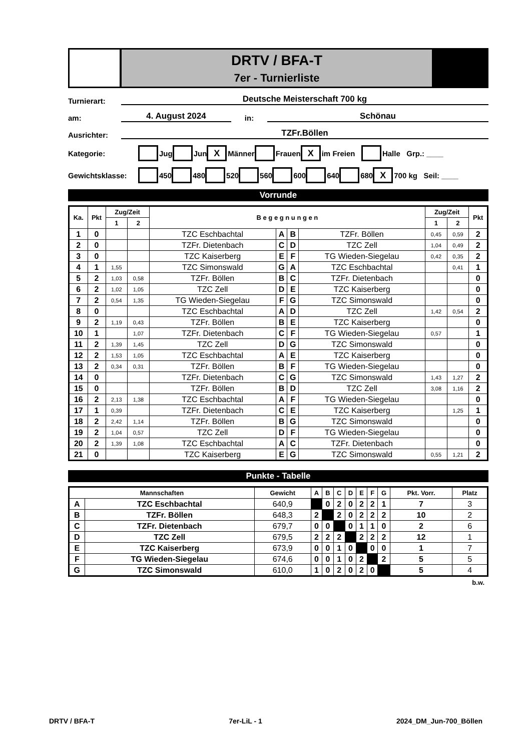DRTV / BFA-T
7er - Turnierliste
Turnierart: Deutsche Meisterschaft 700 kg
am: 4. August 2024 in: Schönau
Ausrichter: TZFr.Böllen
Kategorie: Jug Jun X Männer Frauen X im Freien Halle Grp.: ____
Gewichtsklasse: 450 480 520 560 600 640 680 X 700 kg Seil: ____
Vorrunde
| Ka. | Pkt | Zug/Zeit | | B e g e g n u n g e n | | | | Zug/Zeit | | Pkt |
| --- | --- | --- | --- | --- | --- | --- | --- | --- | --- | --- |
| | | 1 | 2 | | | | | 1 | 2 | |
| 1 | 0 | | | TZC Eschbachtal | A | B | TZFr. Böllen | 0,45 | 0,59 | 2 |
| 2 | 0 | | | TZFr. Dietenbach | C | D | TZC Zell | 1,04 | 0,49 | 2 |
| 3 | 0 | | | TZC Kaiserberg | E | F | TG Wieden-Siegelau | 0,42 | 0,35 | 2 |
| 4 | 1 | 1,55 | | TZC Simonswald | G | A | TZC Eschbachtal | | 0,41 | 1 |
| 5 | 2 | 1,03 | 0,58 | TZFr. Böllen | B | C | TZFr. Dietenbach | | | 0 |
| 6 | 2 | 1,02 | 1,05 | TZC Zell | D | E | TZC Kaiserberg | | | 0 |
| 7 | 2 | 0,54 | 1,35 | TG Wieden-Siegelau | F | G | TZC Simonswald | | | 0 |
| 8 | 0 | | | TZC Eschbachtal | A | D | TZC Zell | 1,42 | 0,54 | 2 |
| 9 | 2 | 1,19 | 0,43 | TZFr. Böllen | B | E | TZC Kaiserberg | | | 0 |
| 10 | 1 | | 1,07 | TZFr. Dietenbach | C | F | TG Wieden-Siegelau | 0,57 | | 1 |
| 11 | 2 | 1,39 | 1,45 | TZC Zell | D | G | TZC Simonswald | | | 0 |
| 12 | 2 | 1,53 | 1,05 | TZC Eschbachtal | A | E | TZC Kaiserberg | | | 0 |
| 13 | 2 | 0,34 | 0,31 | TZFr. Böllen | B | F | TG Wieden-Siegelau | | | 0 |
| 14 | 0 | | | TZFr. Dietenbach | C | G | TZC Simonswald | 1,43 | 1,27 | 2 |
| 15 | 0 | | | TZFr. Böllen | B | D | TZC Zell | 3,08 | 1,16 | 2 |
| 16 | 2 | 2,13 | 1,38 | TZC Eschbachtal | A | F | TG Wieden-Siegelau | | | 0 |
| 17 | 1 | 0,39 | | TZFr. Dietenbach | C | E | TZC Kaiserberg | | 1,25 | 1 |
| 18 | 2 | 2,42 | 1,14 | TZFr. Böllen | B | G | TZC Simonswald | | | 0 |
| 19 | 2 | 1,04 | 0,57 | TZC Zell | D | F | TG Wieden-Siegelau | | | 0 |
| 20 | 2 | 1,39 | 1,08 | TZC Eschbachtal | A | C | TZFr. Dietenbach | | | 0 |
| 21 | 0 | | | TZC Kaiserberg | E | G | TZC Simonswald | 0,55 | 1,21 | 2 |
Punkte - Tabelle
| Mannschaften | | Gewicht | A | B | C | D | E | F | G | Pkt. Vorr. | Platz |
| --- | --- | --- | --- | --- | --- | --- | --- | --- | --- | --- | --- |
| A | TZC Eschbachtal | 640,9 | | 0 | 2 | 0 | 2 | 2 | 1 | 7 | 3 |
| B | TZFr. Böllen | 648,3 | 2 | | 2 | 0 | 2 | 2 | 2 | 10 | 2 |
| C | TZFr. Dietenbach | 679,7 | 0 | 0 | | 0 | 1 | 1 | 0 | 2 | 6 |
| D | TZC Zell | 679,5 | 2 | 2 | 2 | | 2 | 2 | 2 | 12 | 1 |
| E | TZC Kaiserberg | 673,9 | 0 | 0 | 1 | 0 | | 0 | 0 | 1 | 7 |
| F | TG Wieden-Siegelau | 674,6 | 0 | 0 | 1 | 0 | 2 | | 2 | 5 | 5 |
| G | TZC Simonswald | 610,0 | 1 | 0 | 2 | 0 | 2 | 0 | | 5 | 4 |
b.w.
DRTV / BFA-T 7er-LiL - 1 2024_DM_Jun-700_Böllen